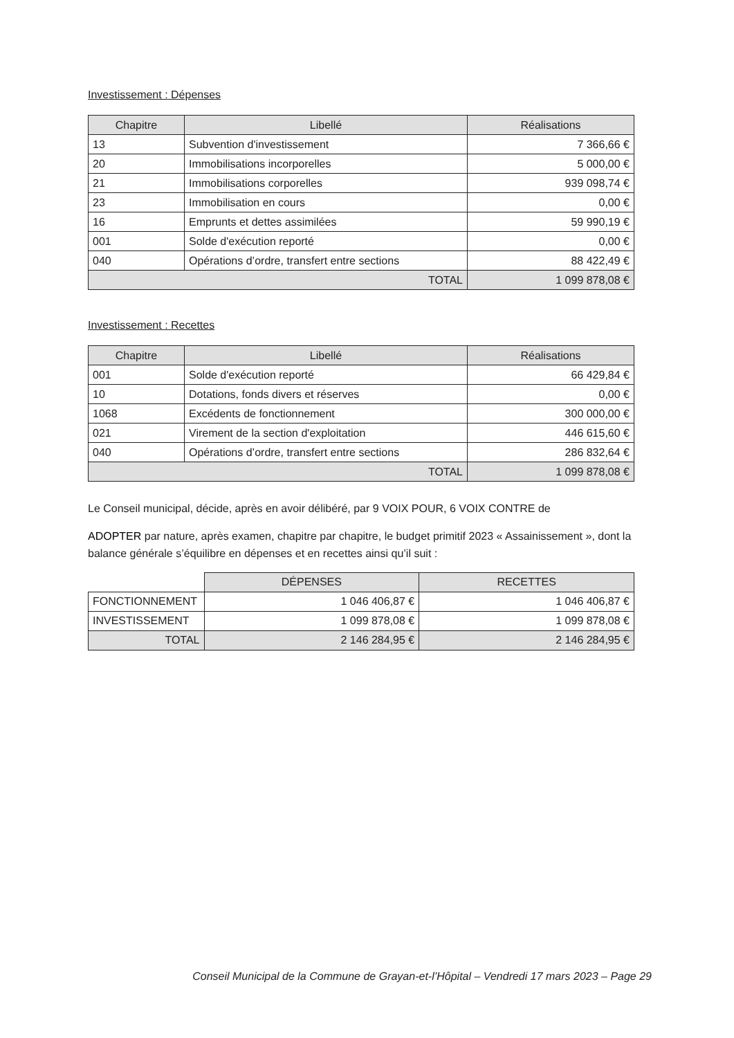Investissement : Dépenses
| Chapitre | Libellé | Réalisations |
| --- | --- | --- |
| 13 | Subvention d'investissement | 7 366,66 € |
| 20 | Immobilisations incorporelles | 5 000,00 € |
| 21 | Immobilisations corporelles | 939 098,74 € |
| 23 | Immobilisation en cours | 0,00 € |
| 16 | Emprunts et dettes assimilées | 59 990,19 € |
| 001 | Solde d'exécution reporté | 0,00 € |
| 040 | Opérations d’ordre, transfert entre sections | 88 422,49 € |
| TOTAL | | 1 099 878,08 € |
Investissement : Recettes
| Chapitre | Libellé | Réalisations |
| --- | --- | --- |
| 001 | Solde d'exécution reporté | 66 429,84 € |
| 10 | Dotations, fonds divers et réserves | 0,00 € |
| 1068 | Excédents de fonctionnement | 300 000,00 € |
| 021 | Virement de la section d'exploitation | 446 615,60 € |
| 040 | Opérations d’ordre, transfert entre sections | 286 832,64 € |
| TOTAL | | 1 099 878,08 € |
Le Conseil municipal, décide, après en avoir délibéré, par 9 VOIX POUR, 6 VOIX CONTRE de
ADOPTER par nature, après examen, chapitre par chapitre, le budget primitif 2023 « Assainissement », dont la balance générale s’équilibre en dépenses et en recettes ainsi qu’il suit :
| | DÉPENSES | RECETTES |
| FONCTIONNEMENT | 1 046 406,87 € | 1 046 406,87 € |
| INVESTISSEMENT | 1 099 878,08 € | 1 099 878,08 € |
| TOTAL | 2 146 284,95 € | 2 146 284,95 € |
Conseil Municipal de la Commune de Grayan-et-l’Hôpital – Vendredi 17 mars 2023 – Page 29